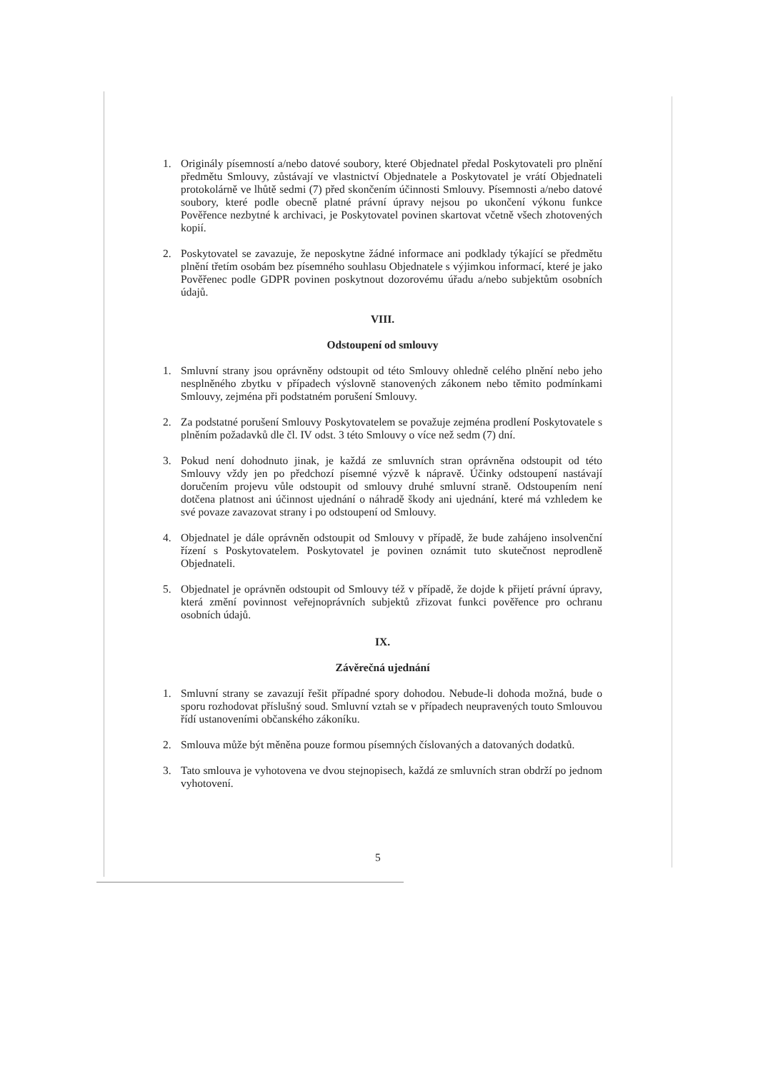1. Originály písemností a/nebo datové soubory, které Objednatel předal Poskytovateli pro plnění předmětu Smlouvy, zůstávají ve vlastnictví Objednatele a Poskytovatel je vrátí Objednateli protokolárně ve lhůtě sedmi (7) před skončením účinnosti Smlouvy. Písemnosti a/nebo datové soubory, které podle obecně platné právní úpravy nejsou po ukončení výkonu funkce Pověřence nezbytné k archivaci, je Poskytovatel povinen skartovat včetně všech zhotovených kopií.
2. Poskytovatel se zavazuje, že neposkytne žádné informace ani podklady týkající se předmětu plnění třetím osobám bez písemného souhlasu Objednatele s výjimkou informací, které je jako Pověřenec podle GDPR povinen poskytnout dozorovému úřadu a/nebo subjektům osobních údajů.
VIII.
Odstoupení od smlouvy
1. Smluvní strany jsou oprávněny odstoupit od této Smlouvy ohledně celého plnění nebo jeho nesplněného zbytku v případech výslovně stanovených zákonem nebo těmito podmínkami Smlouvy, zejména při podstatném porušení Smlouvy.
2. Za podstatné porušení Smlouvy Poskytovatelem se považuje zejména prodlení Poskytovatele s plněním požadavků dle čl. IV odst. 3 této Smlouvy o více než sedm (7) dní.
3. Pokud není dohodnuto jinak, je každá ze smluvních stran oprávněna odstoupit od této Smlouvy vždy jen po předchozí písemné výzvě k nápravě. Účinky odstoupení nastávají doručením projevu vůle odstoupit od smlouvy druhé smluvní straně. Odstoupením není dotčena platnost ani účinnost ujednání o náhradě škody ani ujednání, které má vzhledem ke své povaze zavazovat strany i po odstoupení od Smlouvy.
4. Objednatel je dále oprávněn odstoupit od Smlouvy v případě, že bude zahájeno insolvenční řízení s Poskytovatelem. Poskytovatel je povinen oznámit tuto skutečnost neprodleně Objednateli.
5. Objednatel je oprávněn odstoupit od Smlouvy též v případě, že dojde k přijetí právní úpravy, která změní povinnost veřejnoprávních subjektů zřizovat funkci pověřence pro ochranu osobních údajů.
IX.
Závěrečná ujednání
1. Smluvní strany se zavazují řešit případné spory dohodou. Nebude-li dohoda možná, bude o sporu rozhodovat příslušný soud. Smluvní vztah se v případech neupravených touto Smlouvou řídí ustanoveními občanského zákoníku.
2. Smlouva může být měněna pouze formou písemných číslovaných a datovaných dodatků.
3. Tato smlouva je vyhotovena ve dvou stejnopisech, každá ze smluvních stran obdrží po jednom vyhotovení.
5